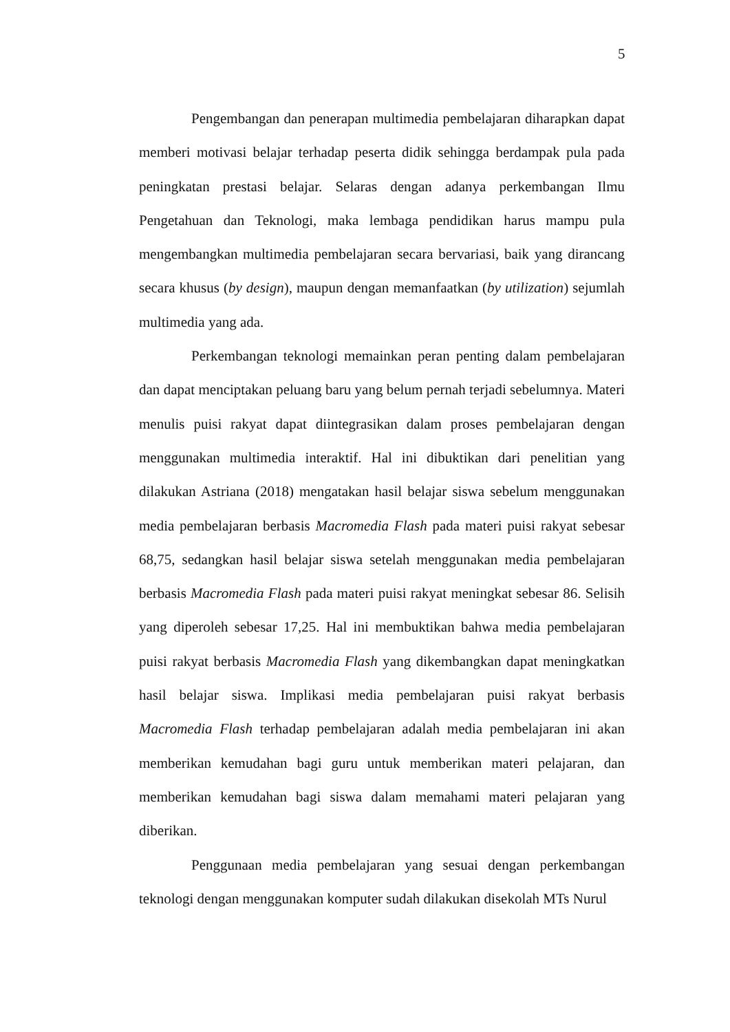5
Pengembangan dan penerapan multimedia pembelajaran diharapkan dapat memberi motivasi belajar terhadap peserta didik sehingga berdampak pula pada peningkatan prestasi belajar. Selaras dengan adanya perkembangan Ilmu Pengetahuan dan Teknologi, maka lembaga pendidikan harus mampu pula mengembangkan multimedia pembelajaran secara bervariasi, baik yang dirancang secara khusus (by design), maupun dengan memanfaatkan (by utilization) sejumlah multimedia yang ada.
Perkembangan teknologi memainkan peran penting dalam pembelajaran dan dapat menciptakan peluang baru yang belum pernah terjadi sebelumnya. Materi menulis puisi rakyat dapat diintegrasikan dalam proses pembelajaran dengan menggunakan multimedia interaktif. Hal ini dibuktikan dari penelitian yang dilakukan Astriana (2018) mengatakan hasil belajar siswa sebelum menggunakan media pembelajaran berbasis Macromedia Flash pada materi puisi rakyat sebesar 68,75, sedangkan hasil belajar siswa setelah menggunakan media pembelajaran berbasis Macromedia Flash pada materi puisi rakyat meningkat sebesar 86. Selisih yang diperoleh sebesar 17,25. Hal ini membuktikan bahwa media pembelajaran puisi rakyat berbasis Macromedia Flash yang dikembangkan dapat meningkatkan hasil belajar siswa. Implikasi media pembelajaran puisi rakyat berbasis Macromedia Flash terhadap pembelajaran adalah media pembelajaran ini akan memberikan kemudahan bagi guru untuk memberikan materi pelajaran, dan memberikan kemudahan bagi siswa dalam memahami materi pelajaran yang diberikan.
Penggunaan media pembelajaran yang sesuai dengan perkembangan teknologi dengan menggunakan komputer sudah dilakukan disekolah MTs Nurul